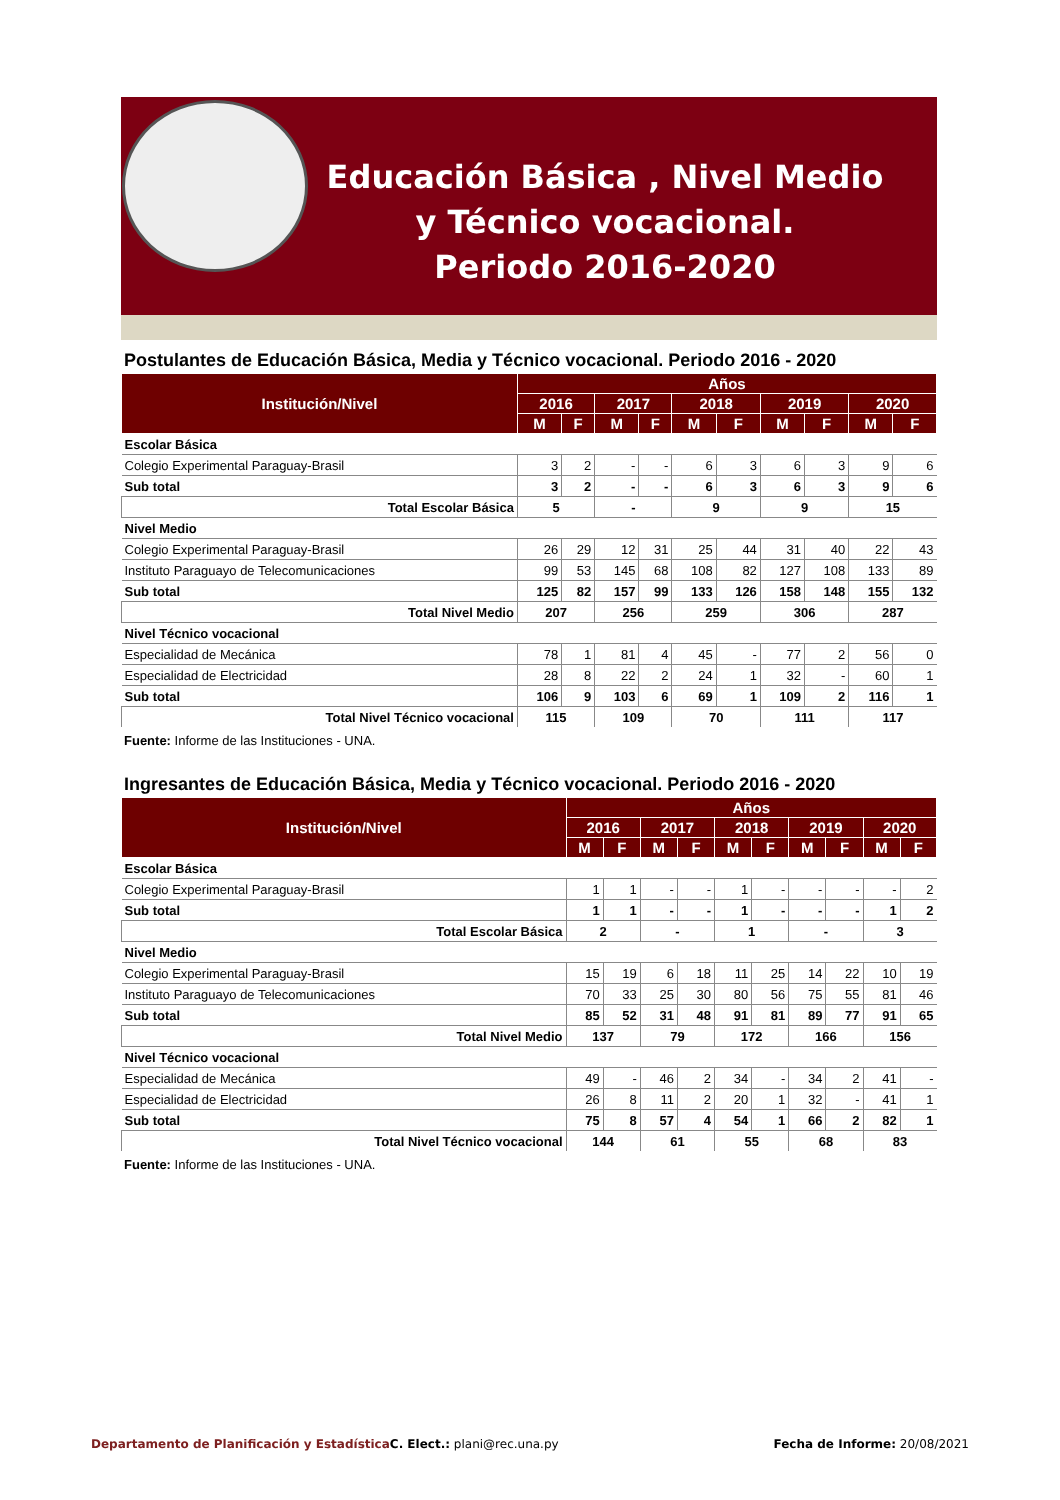Educación Básica , Nivel Medio y Técnico vocacional.
Periodo 2016-2020
Postulantes de Educación Básica, Media y Técnico vocacional. Periodo 2016 - 2020
| Institución/Nivel | Años | | | | | | | | | |
| --- | --- | --- | --- | --- | --- | --- | --- | --- | --- | --- |
| | 2016 | | 2017 | | 2018 | | 2019 | | 2020 | |
| | M | F | M | F | M | F | M | F | M | F |
| Escolar Básica | | | | | | | | | | |
| Colegio Experimental Paraguay-Brasil | 3 | 2 | - | - | 6 | 3 | 6 | 3 | 9 | 6 |
| Sub total | 3 | 2 | - | - | 6 | 3 | 6 | 3 | 9 | 6 |
| Total Escolar Básica | 5 | | - | | 9 | | 9 | | 15 | |
| Nivel Medio | | | | | | | | | | |
| Colegio Experimental Paraguay-Brasil | 26 | 29 | 12 | 31 | 25 | 44 | 31 | 40 | 22 | 43 |
| Instituto Paraguayo de Telecomunicaciones | 99 | 53 | 145 | 68 | 108 | 82 | 127 | 108 | 133 | 89 |
| Sub total | 125 | 82 | 157 | 99 | 133 | 126 | 158 | 148 | 155 | 132 |
| Total Nivel Medio | 207 | | 256 | | 259 | | 306 | | 287 | |
| Nivel Técnico vocacional | | | | | | | | | | |
| Especialidad de Mecánica | 78 | 1 | 81 | 4 | 45 | - | 77 | 2 | 56 | 0 |
| Especialidad de Electricidad | 28 | 8 | 22 | 2 | 24 | 1 | 32 | - | 60 | 1 |
| Sub total | 106 | 9 | 103 | 6 | 69 | 1 | 109 | 2 | 116 | 1 |
| Total Nivel Técnico vocacional | 115 | | 109 | | 70 | | 111 | | 117 | |
Fuente: Informe de las Instituciones - UNA.
Ingresantes de Educación Básica, Media y Técnico vocacional. Periodo 2016 - 2020
| Institución/Nivel | Años | | | | | | | | | |
| --- | --- | --- | --- | --- | --- | --- | --- | --- | --- | --- |
| | 2016 | | 2017 | | 2018 | | 2019 | | 2020 | |
| | M | F | M | F | M | F | M | F | M | F |
| Escolar Básica | | | | | | | | | | |
| Colegio Experimental Paraguay-Brasil | 1 | 1 | - | - | 1 | - | - | - | - | 2 |
| Sub total | 1 | 1 | - | - | 1 | - | - | - | 1 | 2 |
| Total Escolar Básica | 2 | | - | | 1 | | - | | 3 | |
| Nivel Medio | | | | | | | | | | |
| Colegio Experimental Paraguay-Brasil | 15 | 19 | 6 | 18 | 11 | 25 | 14 | 22 | 10 | 19 |
| Instituto Paraguayo de Telecomunicaciones | 70 | 33 | 25 | 30 | 80 | 56 | 75 | 55 | 81 | 46 |
| Sub total | 85 | 52 | 31 | 48 | 91 | 81 | 89 | 77 | 91 | 65 |
| Total Nivel Medio | 137 | | 79 | | 172 | | 166 | | 156 | |
| Nivel Técnico vocacional | | | | | | | | | | |
| Especialidad de Mecánica | 49 | - | 46 | 2 | 34 | - | 34 | 2 | 41 | - |
| Especialidad de Electricidad | 26 | 8 | 11 | 2 | 20 | 1 | 32 | - | 41 | 1 |
| Sub total | 75 | 8 | 57 | 4 | 54 | 1 | 66 | 2 | 82 | 1 |
| Total Nivel Técnico vocacional | 144 | | 61 | | 55 | | 68 | | 83 | |
Fuente: Informe de las Instituciones - UNA.
Departamento de Planificación y Estadística C. Elect.: plani@rec.una.py Fecha de Informe: 20/08/2021